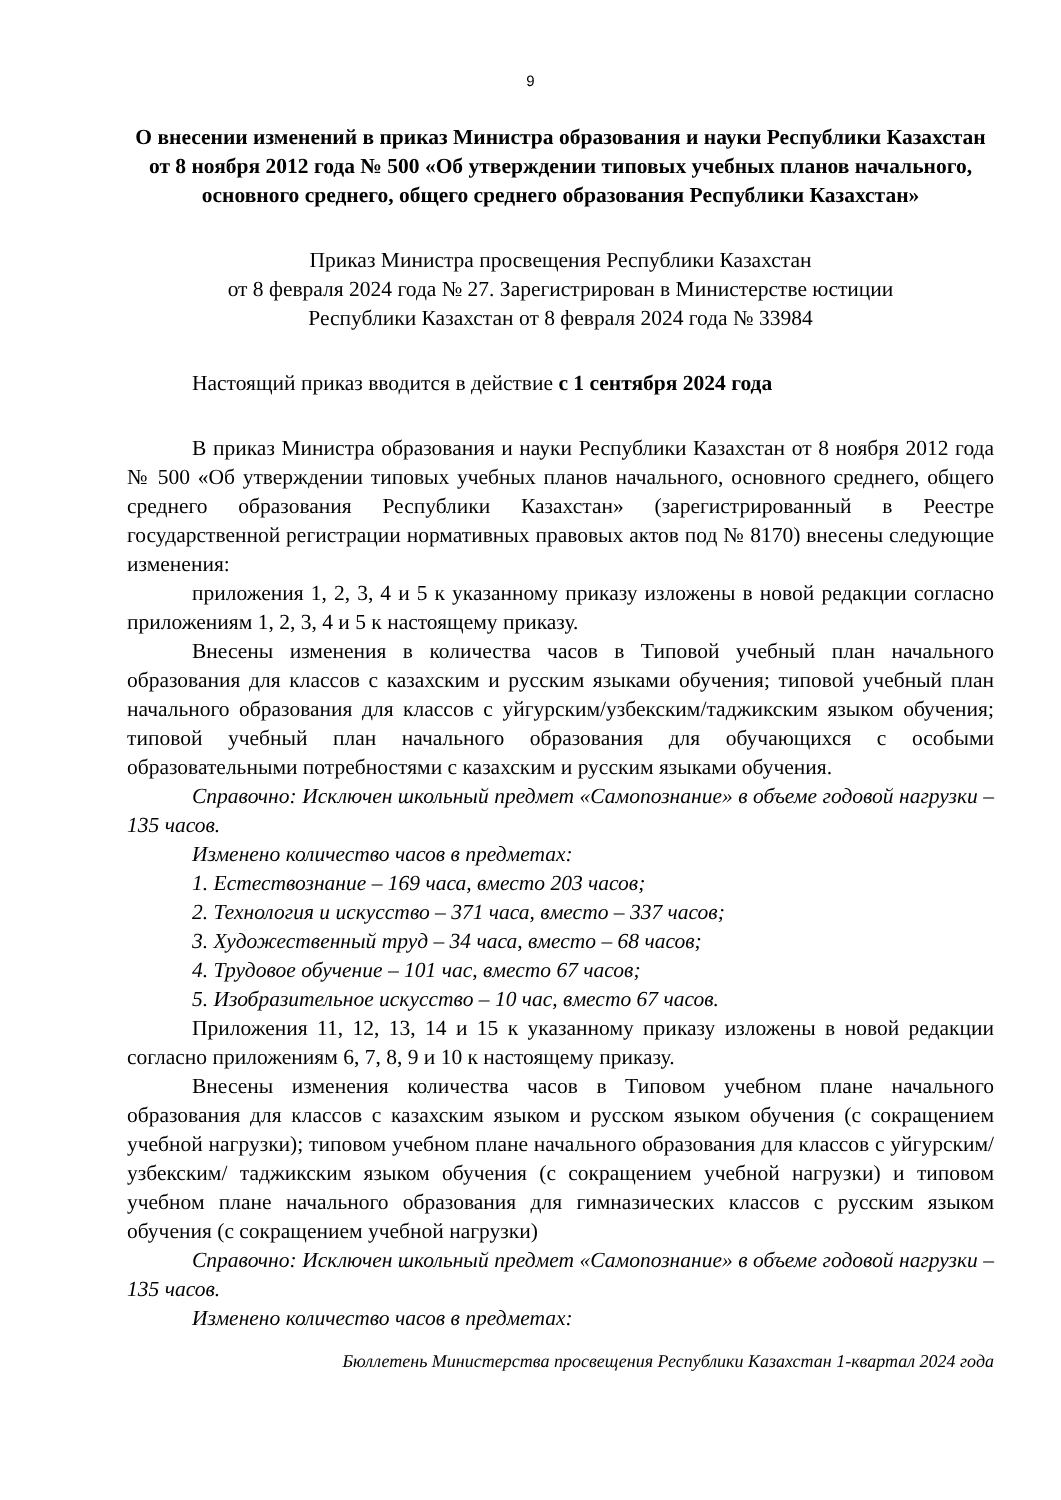9
О внесении изменений в приказ Министра образования и науки Республики Казахстан от 8 ноября 2012 года № 500 «Об утверждении типовых учебных планов начального, основного среднего, общего среднего образования Республики Казахстан»
Приказ Министра просвещения Республики Казахстан
от 8 февраля 2024 года № 27. Зарегистрирован в Министерстве юстиции
Республики Казахстан от 8 февраля 2024 года № 33984
Настоящий приказ вводится в действие с 1 сентября 2024 года
В приказ Министра образования и науки Республики Казахстан от 8 ноября 2012 года № 500 «Об утверждении типовых учебных планов начального, основного среднего, общего среднего образования Республики Казахстан» (зарегистрированный в Реестре государственной регистрации нормативных правовых актов под № 8170) внесены следующие изменения:
приложения 1, 2, 3, 4 и 5 к указанному приказу изложены в новой редакции согласно приложениям 1, 2, 3, 4 и 5 к настоящему приказу.
Внесены изменения в количества часов в Типовой учебный план начального образования для классов с казахским и русским языками обучения; типовой учебный план начального образования для классов с уйгурским/узбекским/таджикским языком обучения; типовой учебный план начального образования для обучающихся с особыми образовательными потребностями с казахским и русским языками обучения.
Справочно: Исключен школьный предмет «Самопознание» в объеме годовой нагрузки – 135 часов.
Изменено количество часов в предметах:
1. Естествознание – 169 часа, вместо 203 часов;
2. Технология и искусство – 371 часа, вместо – 337 часов;
3. Художественный труд – 34 часа, вместо – 68 часов;
4. Трудовое обучение – 101 час, вместо 67 часов;
5. Изобразительное искусство – 10 час, вместо 67 часов.
Приложения 11, 12, 13, 14 и 15 к указанному приказу изложены в новой редакции согласно приложениям 6, 7, 8, 9 и 10 к настоящему приказу.
Внесены изменения количества часов в Типовом учебном плане начального образования для классов с казахским языком и русском языком обучения (с сокращением учебной нагрузки); типовом учебном плане начального образования для классов с уйгурским/ узбекским/ таджикским языком обучения (с сокращением учебной нагрузки) и типовом учебном плане начального образования для гимназических классов с русским языком обучения (с сокращением учебной нагрузки)
Справочно: Исключен школьный предмет «Самопознание» в объеме годовой нагрузки – 135 часов.
Изменено количество часов в предметах:
Бюллетень Министерства просвещения Республики Казахстан 1-квартал 2024 года